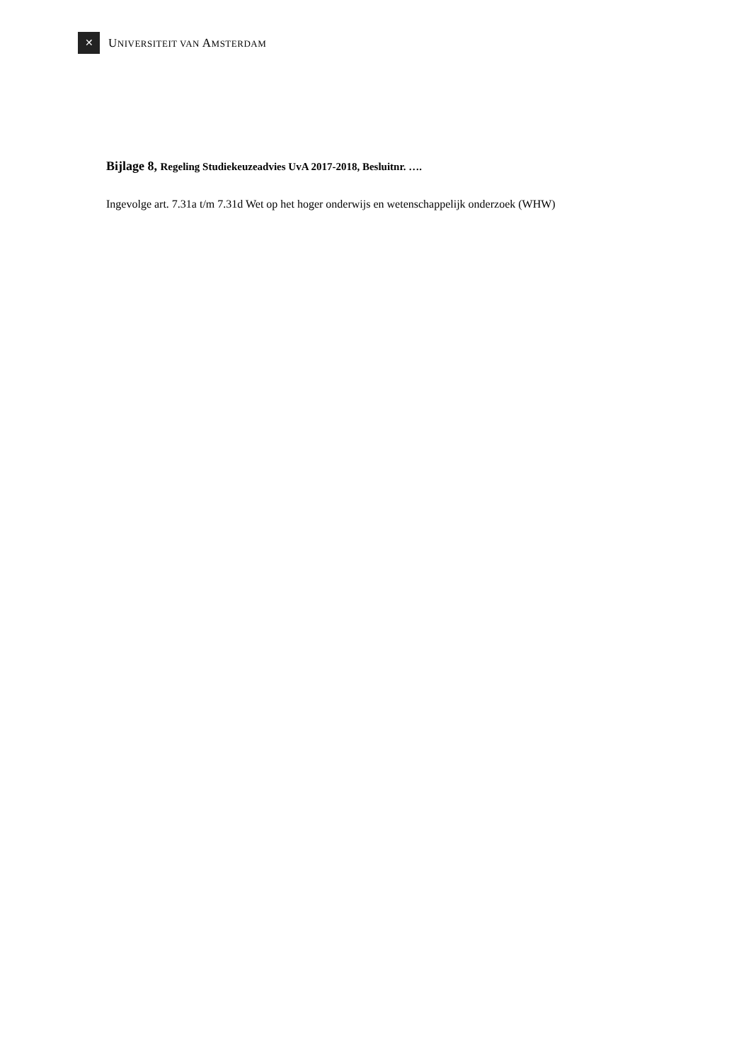✕
UNIVERSITEIT VAN AMSTERDAM
Bijlage 8, Regeling Studiekeuzeadvies UvA 2017-2018, Besluitnr. ….
Ingevolge art. 7.31a t/m 7.31d Wet op het hoger onderwijs en wetenschappelijk onderzoek (WHW)